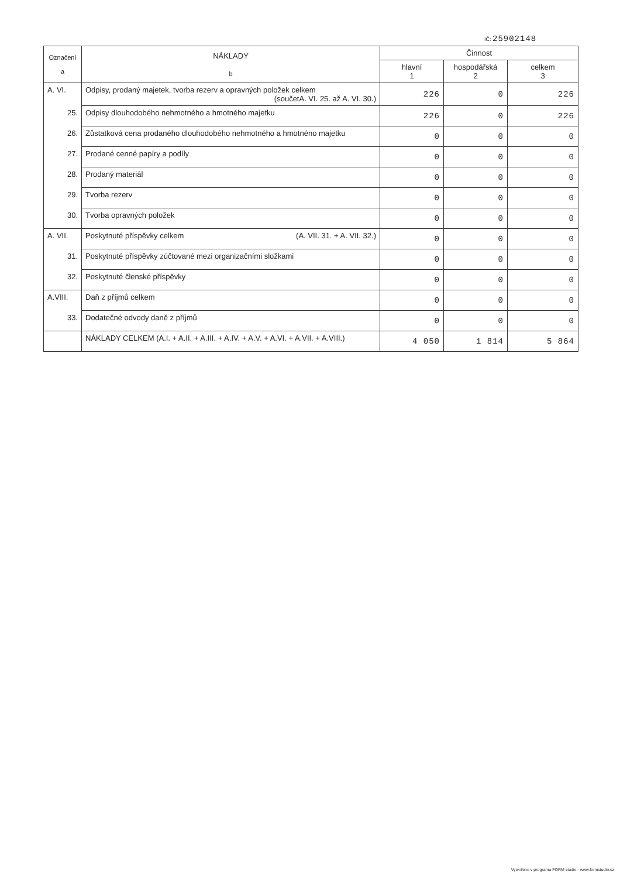IČ: 25902148
| Označení a | NÁKLADY b | Činnost | | |
| --- | --- | --- | --- | --- |
| | | hlavní 1 | hospodářská 2 | celkem 3 |
| A. VI. | Odpisy, prodaný majetek, tvorba rezerv a opravných položek celkem (součetA. VI. 25. až A. VI. 30.) | 226 | 0 | 226 |
| 25. | Odpisy dlouhodobého nehmotného a hmotného majetku | 226 | 0 | 226 |
| 26. | Zůstatková cena prodaného dlouhodobého nehmotného a hmotnéno majetku | 0 | 0 | 0 |
| 27. | Prodané cenné papíry a podíly | 0 | 0 | 0 |
| 28. | Prodaný materiál | 0 | 0 | 0 |
| 29. | Tvorba rezerv | 0 | 0 | 0 |
| 30. | Tvorba opravných položek | 0 | 0 | 0 |
| A. VII. | Poskytnuté příspěvky celkem (A. VII. 31. + A. VII. 32.) | 0 | 0 | 0 |
| 31. | Poskytnuté příspěvky zúčtované mezi organizačními složkami | 0 | 0 | 0 |
| 32. | Poskytnuté členské příspěvky | 0 | 0 | 0 |
| A.VIII. | Daň z příjmů celkem | 0 | 0 | 0 |
| 33. | Dodatečné odvody daně z příjmů | 0 | 0 | 0 |
| | NÁKLADY CELKEM (A.I. + A.II. + A.III. + A.IV. + A.V. + A.VI. + A.VII. + A.VIII.) | 4 050 | 1 814 | 5 864 |
Vytvořeno v programu FORM studio - www.formstudio.cz